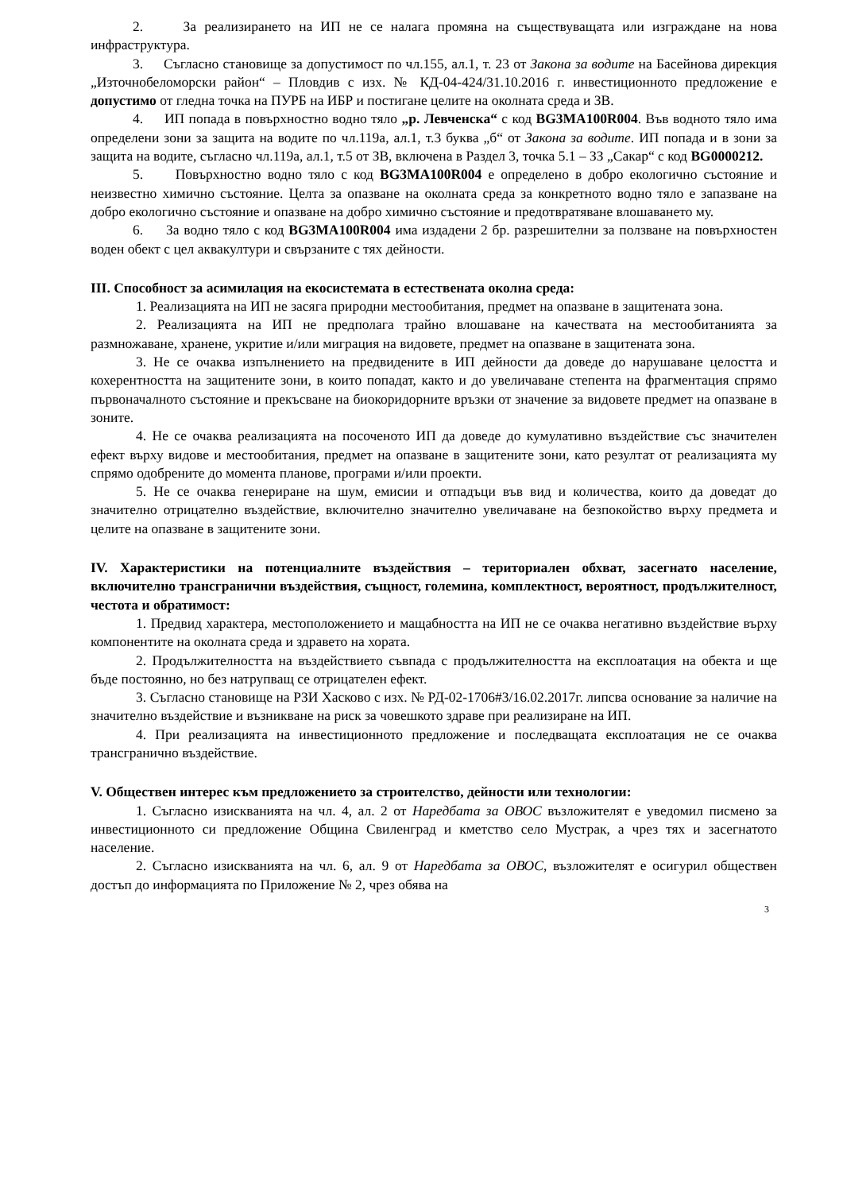2. За реализирането на ИП не се налага промяна на съществуващата или изграждане на нова инфраструктура.
3. Съгласно становище за допустимост по чл.155, ал.1, т. 23 от Закона за водите на Басейнова дирекция „Източнобеломорски район“ – Пловдив с изх. № КД-04-424/31.10.2016 г. инвестиционното предложение е допустимо от гледна точка на ПУРБ на ИБР и постигане целите на околната среда и ЗВ.
4. ИП попада в повърхностно водно тяло „р. Левченска“ с код BG3MA100R004. Във водното тяло има определени зони за защита на водите по чл.119а, ал.1, т.3 буква „б“ от Закона за водите. ИП попада и в зони за защита на водите, съгласно чл.119а, ал.1, т.5 от ЗВ, включена в Раздел 3, точка 5.1 – ЗЗ „Сакар“ с код BG0000212.
5. Повърхностно водно тяло с код BG3MA100R004 е определено в добро екологично състояние и неизвестно химично състояние. Целта за опазване на околната среда за конкретното водно тяло е запазване на добро екологично състояние и опазване на добро химично състояние и предотвратяване влошаването му.
6. За водно тяло с код BG3MA100R004 има издадени 2 бр. разрешителни за ползване на повърхностен воден обект с цел аквакултури и свързаните с тях дейности.
III. Способност за асимилация на екосистемата в естествената околна среда:
1. Реализацията на ИП не засяга природни местообитания, предмет на опазване в защитената зона.
2. Реализацията на ИП не предполага трайно влошаване на качествата на местообитанията за размножаване, хранене, укритие и/или миграция на видовете, предмет на опазване в защитената зона.
3. Не се очаква изпълнението на предвидените в ИП дейности да доведе до нарушаване целостта и кохерентността на защитените зони, в които попадат, както и до увеличаване степента на фрагментация спрямо първоначалното състояние и прекъсване на биокоридорните връзки от значение за видовете предмет на опазване в зоните.
4. Не се очаква реализацията на посоченото ИП да доведе до кумулативно въздействие със значителен ефект върху видове и местообитания, предмет на опазване в защитените зони, като резултат от реализацията му спрямо одобрените до момента планове, програми и/или проекти.
5. Не се очаква генериране на шум, емисии и отпадъци във вид и количества, които да доведат до значително отрицателно въздействие, включително значително увеличаване на безпокойство върху предмета и целите на опазване в защитените зони.
IV. Характеристики на потенциалните въздействия – териториален обхват, засегнато население, включително трансгранични въздействия, същност, големина, комплектност, вероятност, продължителност, честота и обратимост:
1. Предвид характера, местоположението и мащабността на ИП не се очаква негативно въздействие върху компонентите на околната среда и здравето на хората.
2. Продължителността на въздействието съвпада с продължителността на експлоатация на обекта и ще бъде постоянно, но без натрупващ се отрицателен ефект.
3. Съгласно становище на РЗИ Хасково с изх. № РД-02-1706#3/16.02.2017г. липсва основание за наличие на значително въздействие и възникване на риск за човешкото здраве при реализиране на ИП.
4. При реализацията на инвестиционното предложение и последващата експлоатация не се очаква трансгранично въздействие.
V. Обществен интерес към предложението за строителство, дейности или технологии:
1. Съгласно изискванията на чл. 4, ал. 2 от Наредбата за ОВОС възложителят е уведомил писмено за инвестиционното си предложение Община Свиленград и кметство село Мустрак, а чрез тях и засегнатото население.
2. Съгласно изискванията на чл. 6, ал. 9 от Наредбата за ОВОС, възложителят е осигурил обществен достъп до информацията по Приложение № 2, чрез обява на
3